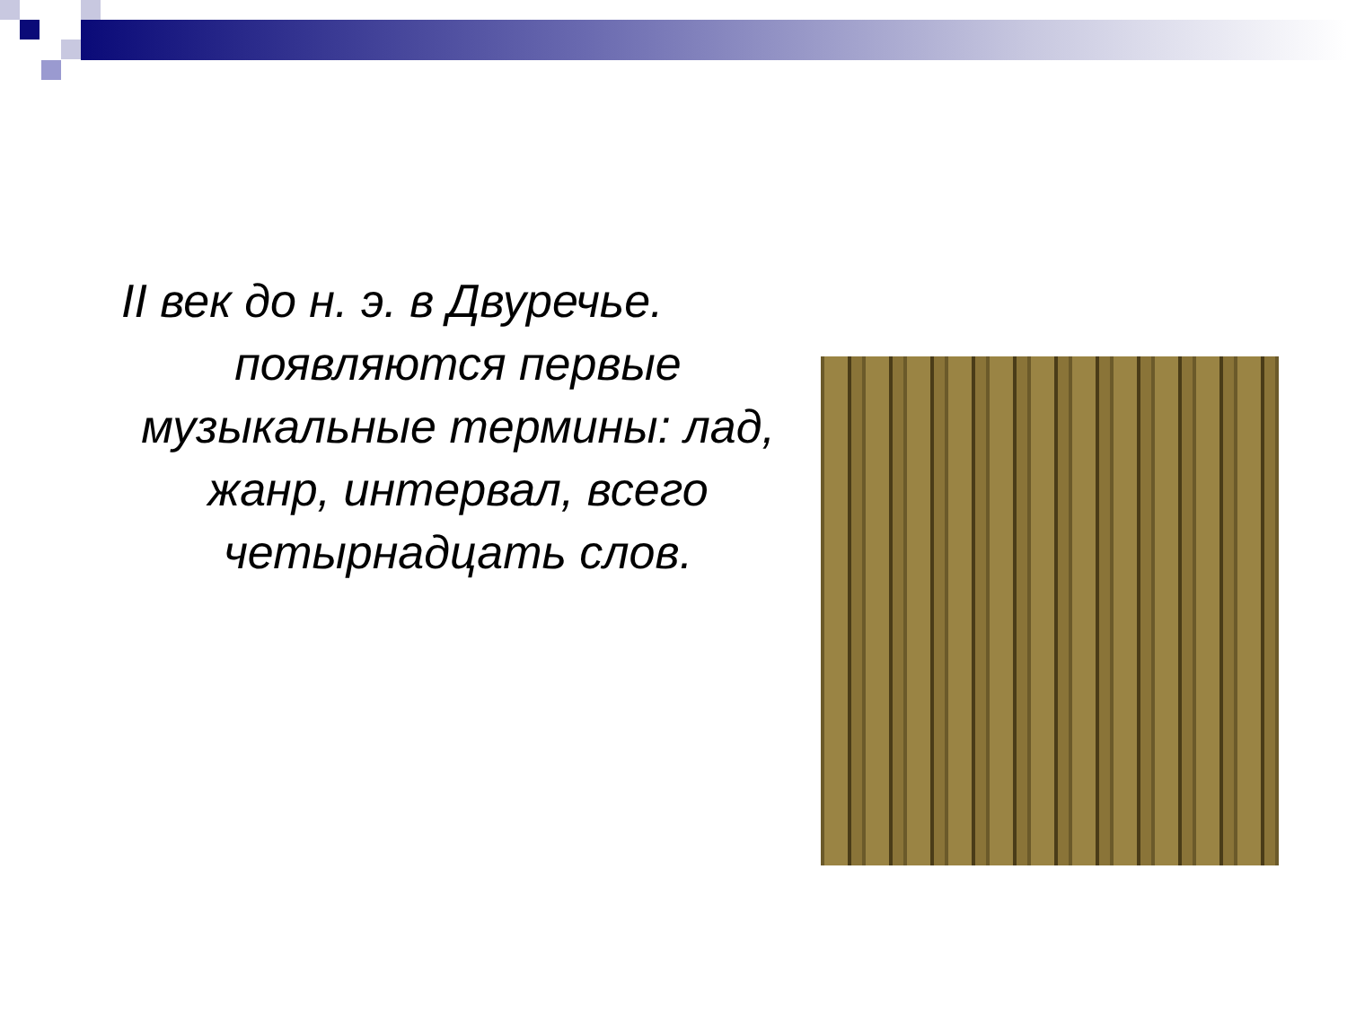II век до н. э. в Двуречье.
появляются первые
музыкальные термины: лад, жанр, интервал, всего четырнадцать слов.